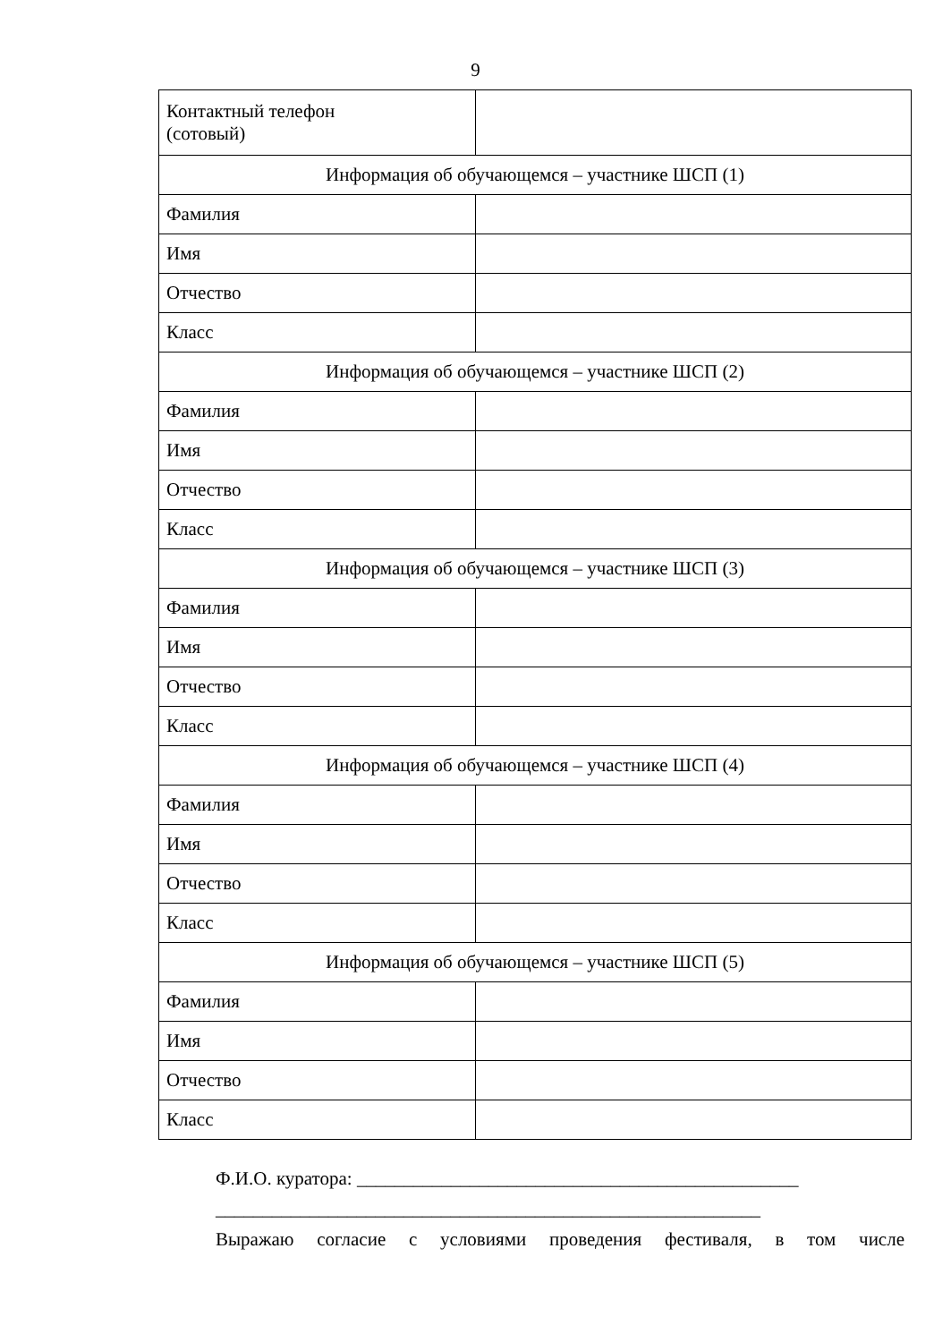9
| Контактный телефон (сотовый) | |
| Информация об обучающемся – участнике ШСП (1) | |
| Фамилия | |
| Имя | |
| Отчество | |
| Класс | |
| Информация об обучающемся – участнике ШСП (2) | |
| Фамилия | |
| Имя | |
| Отчество | |
| Класс | |
| Информация об обучающемся – участнике ШСП (3) | |
| Фамилия | |
| Имя | |
| Отчество | |
| Класс | |
| Информация об обучающемся – участнике ШСП (4) | |
| Фамилия | |
| Имя | |
| Отчество | |
| Класс | |
| Информация об обучающемся – участнике ШСП (5) | |
| Фамилия | |
| Имя | |
| Отчество | |
| Класс | |
Ф.И.О. куратора: _______________________________________________
__________________________________________________________
Выражаю согласие с условиями проведения фестиваля, в том числе